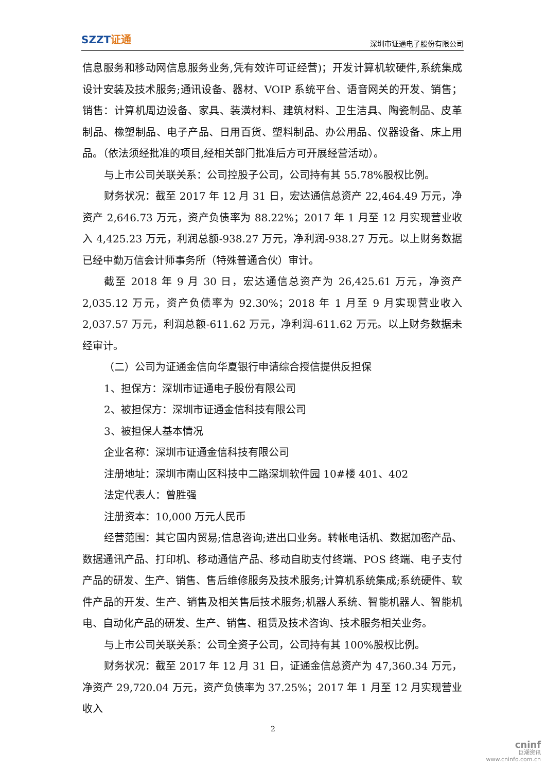SZZT证通
深圳市证通电子股份有限公司
信息服务和移动网信息服务业务,凭有效许可证经营)；开发计算机软硬件,系统集成设计安装及技术服务;通讯设备、器材、VOIP 系统平台、语音网关的开发、销售；销售：计算机周边设备、家具、装潢材料、建筑材料、卫生洁具、陶瓷制品、皮革制品、橡塑制品、电子产品、日用百货、塑料制品、办公用品、仪器设备、床上用品。（依法须经批准的项目,经相关部门批准后方可开展经营活动）。
与上市公司关联关系：公司控股子公司，公司持有其 55.78%股权比例。
财务状况：截至 2017 年 12 月 31 日，宏达通信总资产 22,464.49 万元，净资产 2,646.73 万元，资产负债率为 88.22%；2017 年 1 月至 12 月实现营业收入 4,425.23 万元，利润总额-938.27 万元，净利润-938.27 万元。以上财务数据已经中勤万信会计师事务所（特殊普通合伙）审计。
截至 2018 年 9 月 30 日，宏达通信总资产为 26,425.61 万元，净资产 2,035.12 万元，资产负债率为 92.30%；2018 年 1 月至 9 月实现营业收入 2,037.57 万元，利润总额-611.62 万元，净利润-611.62 万元。以上财务数据未经审计。
（二）公司为证通金信向华夏银行申请综合授信提供反担保
1、担保方：深圳市证通电子股份有限公司
2、被担保方：深圳市证通金信科技有限公司
3、被担保人基本情况
企业名称：深圳市证通金信科技有限公司
注册地址：深圳市南山区科技中二路深圳软件园 10#楼 401、402
法定代表人：曾胜强
注册资本：10,000 万元人民币
经营范围：其它国内贸易;信息咨询;进出口业务。转帐电话机、数据加密产品、数据通讯产品、打印机、移动通信产品、移动自助支付终端、POS 终端、电子支付产品的研发、生产、销售、售后维修服务及技术服务;计算机系统集成;系统硬件、软件产品的开发、生产、销售及相关售后技术服务;机器人系统、智能机器人、智能机电、自动化产品的研发、生产、销售、租赁及技术咨询、技术服务相关业务。
与上市公司关联关系：公司全资子公司，公司持有其 100%股权比例。
财务状况：截至 2017 年 12 月 31 日，证通金信总资产为 47,360.34 万元，净资产 29,720.04 万元，资产负债率为 37.25%；2017 年 1 月至 12 月实现营业收入
2
cninf
巨潮资讯
www.cninfo.com.cn